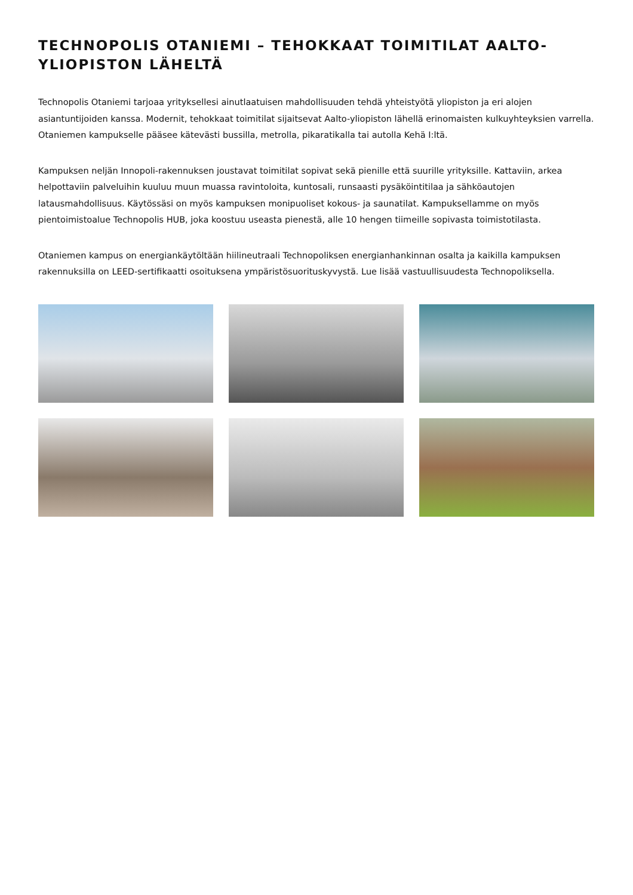TECHNOPOLIS OTANIEMI – TEHOKKAAT TOIMITILAT AALTO-YLIOPISTON LÄHELTÄ
Technopolis Otaniemi tarjoaa yrityksellesi ainutlaatuisen mahdollisuuden tehdä yhteistyötä yliopiston ja eri alojen asiantuntijoiden kanssa. Modernit, tehokkaat toimitilat sijaitsevat Aalto-yliopiston lähellä erinomaisten kulkuyhteyksien varrella. Otaniemen kampukselle pääsee kätevästi bussilla, metrolla, pikaratikalla tai autolla Kehä I:ltä.
Kampuksen neljän Innopoli-rakennuksen joustavat toimitilat sopivat sekä pienille että suurille yrityksille. Kattaviin, arkea helpottaviin palveluihin kuuluu muun muassa ravintoloita, kuntosali, runsaasti pysäköintitilaa ja sähköautojen latausmahdollisuus. Käytössäsi on myös kampuksen monipuoliset kokous- ja saunatilat. Kampuksellamme on myös pientoimistoalue Technopolis HUB, joka koostuu useasta pienestä, alle 10 hengen tiimeille sopivasta toimistotilasta.
Otaniemen kampus on energiankäytöltään hiilineutraali Technopoliksen energianhankinnan osalta ja kaikilla kampuksen rakennuksilla on LEED-sertifikaatti osoituksena ympäristösuorituskyvystä. Lue lisää vastuullisuudesta Technopoliksella.